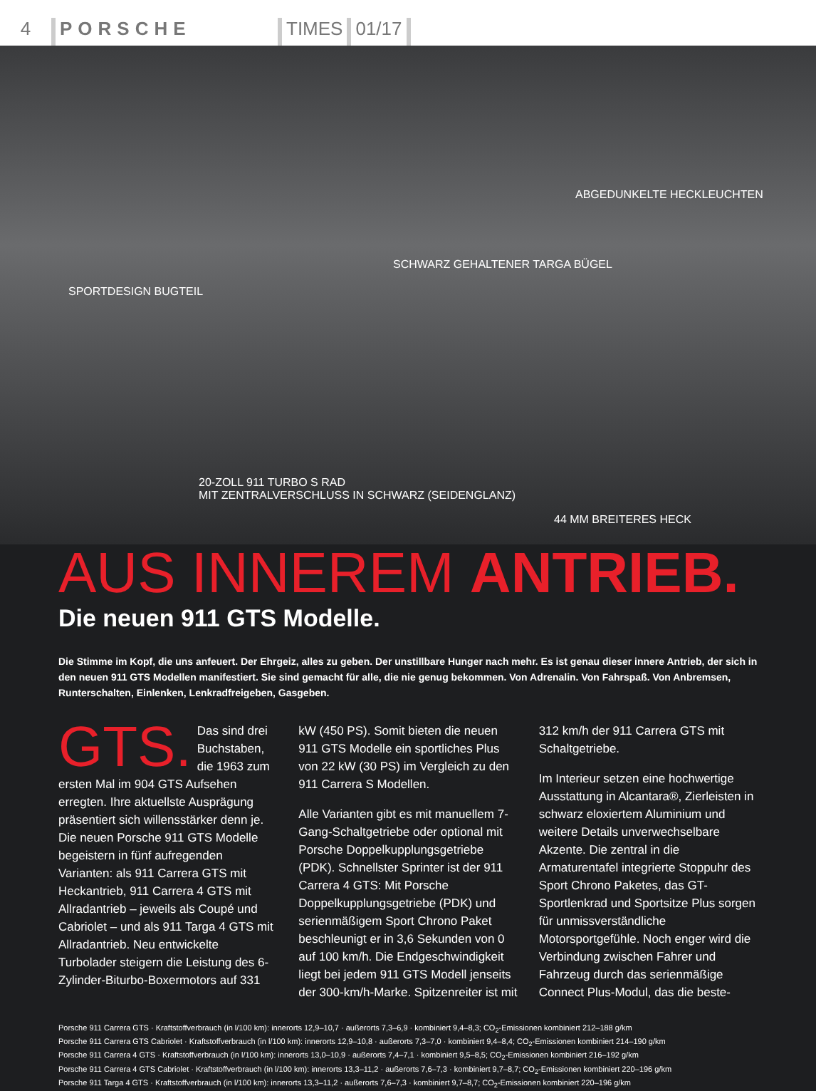4
PORSCHE
TIMES
01/17
ABGEDUNKELTE HECKLEUCHTEN
SCHWARZ GEHALTENER TARGA BÜGEL
SPORTDESIGN BUGTEIL
20-ZOLL 911 TURBO S RAD
MIT ZENTRALVERSCHLUSS IN SCHWARZ (SEIDENGLANZ)
44 MM BREITERES HECK
AUS INNEREM ANTRIEB.
Die neuen 911 GTS Modelle.
Die Stimme im Kopf, die uns anfeuert. Der Ehrgeiz, alles zu geben. Der unstillbare Hunger nach mehr. Es ist genau dieser innere Antrieb, der sich in den neuen 911 GTS Modellen manifestiert. Sie sind gemacht für alle, die nie genug bekommen. Von Adrenalin. Von Fahrspaß. Von Anbremsen, Runterschalten, Einlenken, Lenkradfreigeben, Gasgeben.
GTS. Das sind drei Buchstaben, die 1963 zum ersten Mal im 904 GTS Aufsehen erregten. Ihre aktuellste Ausprägung präsentiert sich willensstärker denn je. Die neuen Porsche 911 GTS Modelle begeistern in fünf aufregenden Varianten: als 911 Carrera GTS mit Heckantrieb, 911 Carrera 4 GTS mit Allradantrieb – jeweils als Coupé und Cabriolet – und als 911 Targa 4 GTS mit Allradantrieb. Neu entwickelte Turbolader steigern die Leistung des 6-Zylinder-Biturbo-Boxermotors auf 331 kW (450 PS). Somit bieten die neuen 911 GTS Modelle ein sportliches Plus von 22 kW (30 PS) im Vergleich zu den 911 Carrera S Modellen.
Alle Varianten gibt es mit manuellem 7-Gang-Schaltgetriebe oder optional mit Porsche Doppelkupplungsgetriebe (PDK). Schnellster Sprinter ist der 911 Carrera 4 GTS: Mit Porsche Doppelkupplungsgetriebe (PDK) und serienmäßigem Sport Chrono Paket beschleunigt er in 3,6 Sekunden von 0 auf 100 km/h. Die Endgeschwindigkeit liegt bei jedem 911 GTS Modell jenseits der 300-km/h-Marke. Spitzenreiter ist mit 312 km/h der 911 Carrera GTS mit Schaltgetriebe.
Im Interieur setzen eine hochwertige Ausstattung in Alcantara®, Zierleisten in schwarz eloxiertem Aluminium und weitere Details unverwechselbare Akzente. Die zentral in die Armaturentafel integrierte Stoppuhr des Sport Chrono Paketes, das GT-Sportlenkrad und Sportsitze Plus sorgen für unmissverständliche Motorsportgefühle. Noch enger wird die Verbindung zwischen Fahrer und Fahrzeug durch das serienmäßige Connect Plus-Modul, das die beste-
Porsche 911 Carrera GTS · Kraftstoffverbrauch (in l/100 km): innerorts 12,9–10,7 · außerorts 7,3–6,9 · kombiniert 9,4–8,3; CO<sub>2</sub>-Emissionen kombiniert 212–188 g/km
Porsche 911 Carrera GTS Cabriolet · Kraftstoffverbrauch (in l/100 km): innerorts 12,9–10,8 · außerorts 7,3–7,0 · kombiniert 9,4–8,4; CO<sub>2</sub>-Emissionen kombiniert 214–190 g/km
Porsche 911 Carrera 4 GTS · Kraftstoffverbrauch (in l/100 km): innerorts 13,0–10,9 · außerorts 7,4–7,1 · kombiniert 9,5–8,5; CO<sub>2</sub>-Emissionen kombiniert 216–192 g/km
Porsche 911 Carrera 4 GTS Cabriolet · Kraftstoffverbrauch (in l/100 km): innerorts 13,3–11,2 · außerorts 7,6–7,3 · kombiniert 9,7–8,7; CO<sub>2</sub>-Emissionen kombiniert 220–196 g/km
Porsche 911 Targa 4 GTS · Kraftstoffverbrauch (in l/100 km): innerorts 13,3–11,2 · außerorts 7,6–7,3 · kombiniert 9,7–8,7; CO<sub>2</sub>-Emissionen kombiniert 220–196 g/km